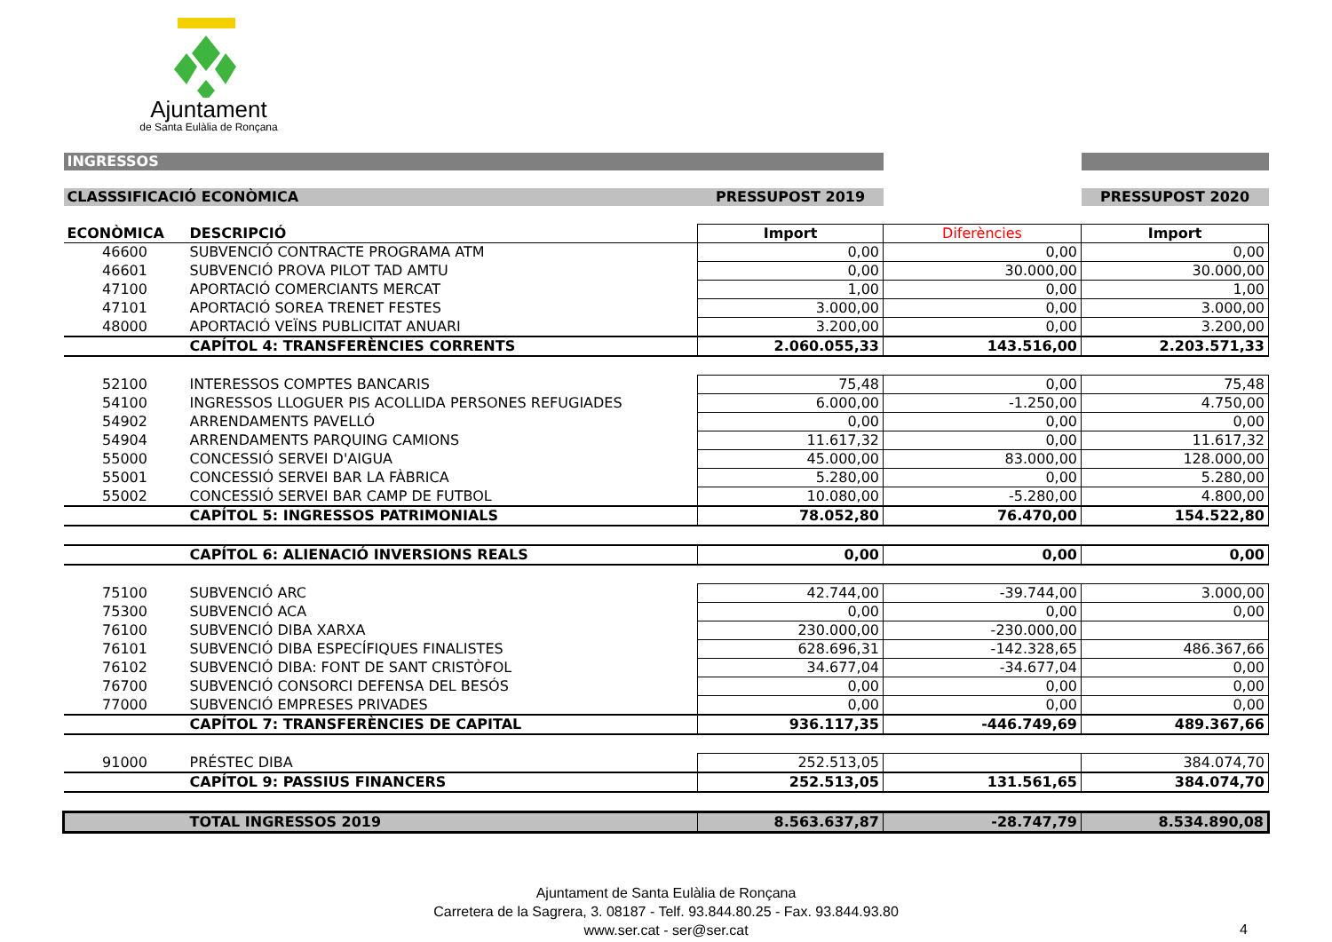Ajuntament
de Santa Eulàlia de Ronçana
| INGRESSOS | | | | |
| CLASSSIFICACIÓ ECONÒMICA | | PRESSUPOST 2019 | | PRESSUPOST 2020 |
| ECONÒMICA | DESCRIPCIÓ | Import | Diferències | Import |
| 46600 | SUBVENCIÓ CONTRACTE PROGRAMA ATM | 0,00 | 0,00 | 0,00 |
| 46601 | SUBVENCIÓ PROVA PILOT TAD AMTU | 0,00 | 30.000,00 | 30.000,00 |
| 47100 | APORTACIÓ COMERCIANTS MERCAT | 1,00 | 0,00 | 1,00 |
| 47101 | APORTACIÓ SOREA TRENET FESTES | 3.000,00 | 0,00 | 3.000,00 |
| 48000 | APORTACIÓ VEÏNS PUBLICITAT ANUARI | 3.200,00 | 0,00 | 3.200,00 |
| | CAPÍTOL 4: TRANSFERÈNCIES CORRENTS | 2.060.055,33 | 143.516,00 | 2.203.571,33 |
| 52100 | INTERESSOS COMPTES BANCARIS | 75,48 | 0,00 | 75,48 |
| 54100 | INGRESSOS LLOGUER PIS ACOLLIDA PERSONES REFUGIADES | 6.000,00 | -1.250,00 | 4.750,00 |
| 54902 | ARRENDAMENTS PAVELLÓ | 0,00 | 0,00 | 0,00 |
| 54904 | ARRENDAMENTS PARQUING CAMIONS | 11.617,32 | 0,00 | 11.617,32 |
| 55000 | CONCESSIÓ SERVEI D'AIGUA | 45.000,00 | 83.000,00 | 128.000,00 |
| 55001 | CONCESSIÓ SERVEI BAR LA FÀBRICA | 5.280,00 | 0,00 | 5.280,00 |
| 55002 | CONCESSIÓ SERVEI BAR CAMP DE FUTBOL | 10.080,00 | -5.280,00 | 4.800,00 |
| | CAPÍTOL 5: INGRESSOS PATRIMONIALS | 78.052,80 | 76.470,00 | 154.522,80 |
| | CAPÍTOL 6: ALIENACIÓ INVERSIONS REALS | 0,00 | 0,00 | 0,00 |
| 75100 | SUBVENCIÓ ARC | 42.744,00 | -39.744,00 | 3.000,00 |
| 75300 | SUBVENCIÓ ACA | 0,00 | 0,00 | 0,00 |
| 76100 | SUBVENCIÓ DIBA XARXA | 230.000,00 | -230.000,00 | |
| 76101 | SUBVENCIÓ DIBA ESPECÍFIQUES FINALISTES | 628.696,31 | -142.328,65 | 486.367,66 |
| 76102 | SUBVENCIÓ DIBA: FONT DE SANT CRISTÒFOL | 34.677,04 | -34.677,04 | 0,00 |
| 76700 | SUBVENCIÓ CONSORCI DEFENSA DEL BESÓS | 0,00 | 0,00 | 0,00 |
| 77000 | SUBVENCIÓ EMPRESES PRIVADES | 0,00 | 0,00 | 0,00 |
| | CAPÍTOL 7: TRANSFERÈNCIES DE CAPITAL | 936.117,35 | -446.749,69 | 489.367,66 |
| 91000 | PRÉSTEC DIBA | 252.513,05 | | 384.074,70 |
| | CAPÍTOL 9: PASSIUS FINANCERS | 252.513,05 | 131.561,65 | 384.074,70 |
| | TOTAL INGRESSOS 2019 | 8.563.637,87 | -28.747,79 | 8.534.890,08 |
Ajuntament de Santa Eulàlia de Ronçana
Carretera de la Sagrera, 3. 08187 - Telf. 93.844.80.25 - Fax. 93.844.93.80
www.ser.cat - ser@ser.cat
4